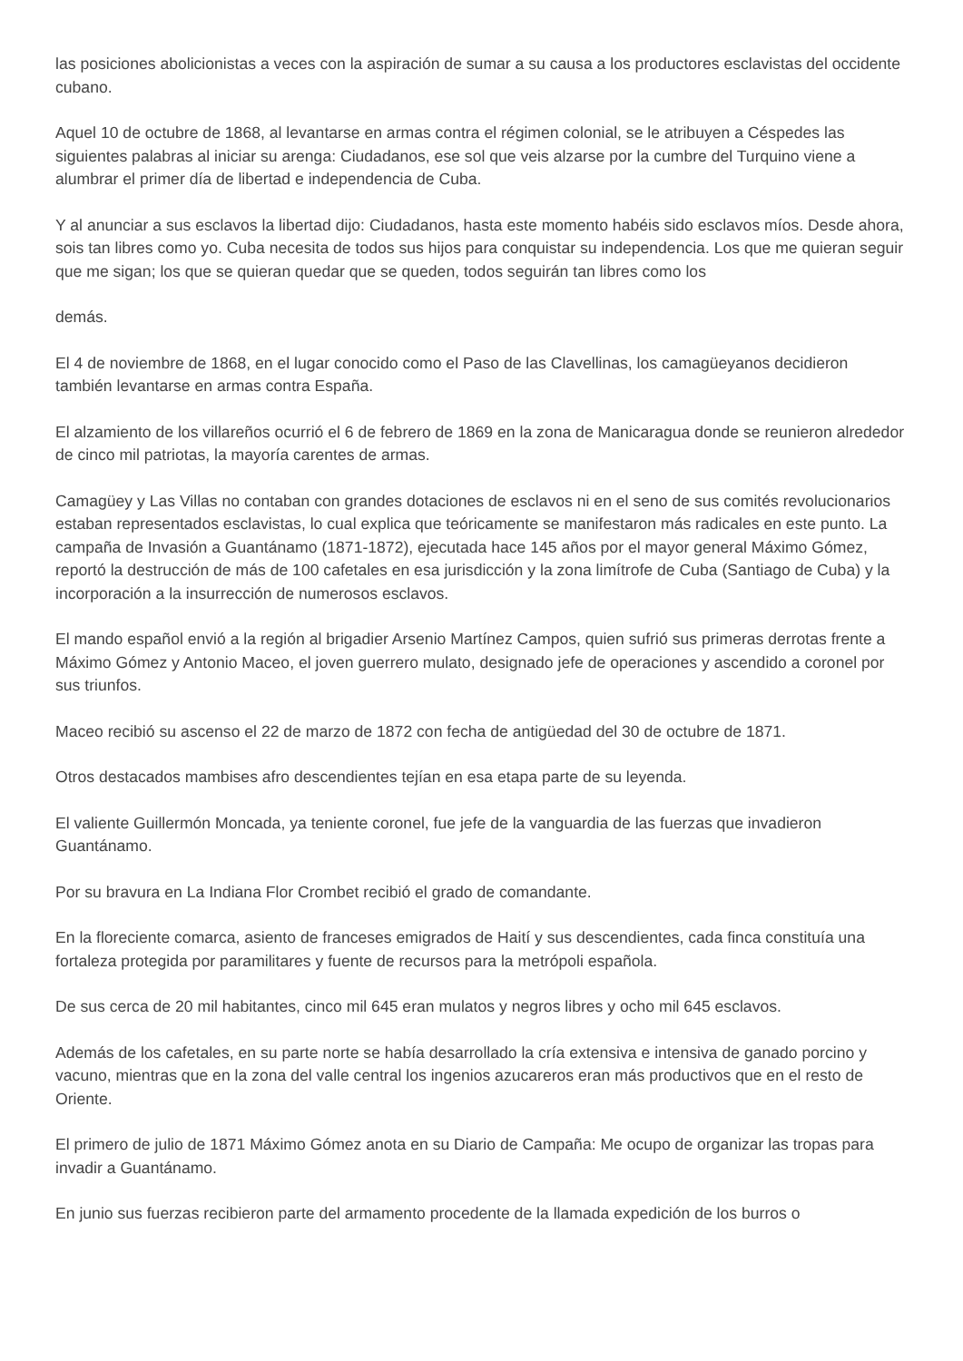las posiciones abolicionistas a veces con la aspiración de sumar a su causa a los productores esclavistas del occidente cubano.
Aquel 10 de octubre de 1868, al levantarse en armas contra el régimen colonial, se le atribuyen a Céspedes las siguientes palabras al iniciar su arenga: Ciudadanos, ese sol que veis alzarse por la cumbre del Turquino viene a alumbrar el primer día de libertad e independencia de Cuba.
Y al anunciar a sus esclavos la libertad dijo: Ciudadanos, hasta este momento habéis sido esclavos míos. Desde ahora, sois tan libres como yo. Cuba necesita de todos sus hijos para conquistar su independencia. Los que me quieran seguir que me sigan; los que se quieran quedar que se queden, todos seguirán tan libres como los
demás.
El 4 de noviembre de 1868, en el lugar conocido como el Paso de las Clavellinas, los camagüeyanos decidieron también levantarse en armas contra España.
El alzamiento de los villareños ocurrió el 6 de febrero de 1869 en la zona de Manicaragua donde se reunieron alrededor de cinco mil patriotas, la mayoría carentes de armas.
Camagüey y Las Villas no contaban con grandes dotaciones de esclavos ni en el seno de sus comités revolucionarios estaban representados esclavistas, lo cual explica que teóricamente se manifestaron más radicales en este punto. La campaña de Invasión a Guantánamo (1871-1872), ejecutada hace 145 años por el mayor general Máximo Gómez, reportó la destrucción de más de 100 cafetales en esa jurisdicción y la zona limítrofe de Cuba (Santiago de Cuba) y la incorporación a la insurrección de numerosos esclavos.
El mando español envió a la región al brigadier Arsenio Martínez Campos, quien sufrió sus primeras derrotas frente a Máximo Gómez y Antonio Maceo, el joven guerrero mulato, designado jefe de operaciones y ascendido a coronel por sus triunfos.
Maceo recibió su ascenso el 22 de marzo de 1872 con fecha de antigüedad del 30 de octubre de 1871.
Otros destacados mambises afro descendientes tejían en esa etapa parte de su leyenda.
El valiente Guillermón Moncada, ya teniente coronel, fue jefe de la vanguardia de las fuerzas que invadieron Guantánamo.
Por su bravura en La Indiana Flor Crombet recibió el grado de comandante.
En la floreciente comarca, asiento de franceses emigrados de Haití y sus descendientes, cada finca constituía una fortaleza protegida por paramilitares y fuente de recursos para la metrópoli española.
De sus cerca de 20 mil habitantes, cinco mil 645 eran mulatos y negros libres y ocho mil 645 esclavos.
Además de los cafetales, en su parte norte se había desarrollado la cría extensiva e intensiva de ganado porcino y vacuno, mientras que en la zona del valle central los ingenios azucareros eran más productivos que en el resto de Oriente.
El primero de julio de 1871 Máximo Gómez anota en su Diario de Campaña: Me ocupo de organizar las tropas para invadir a Guantánamo.
En junio sus fuerzas recibieron parte del armamento procedente de la llamada expedición de los burros o